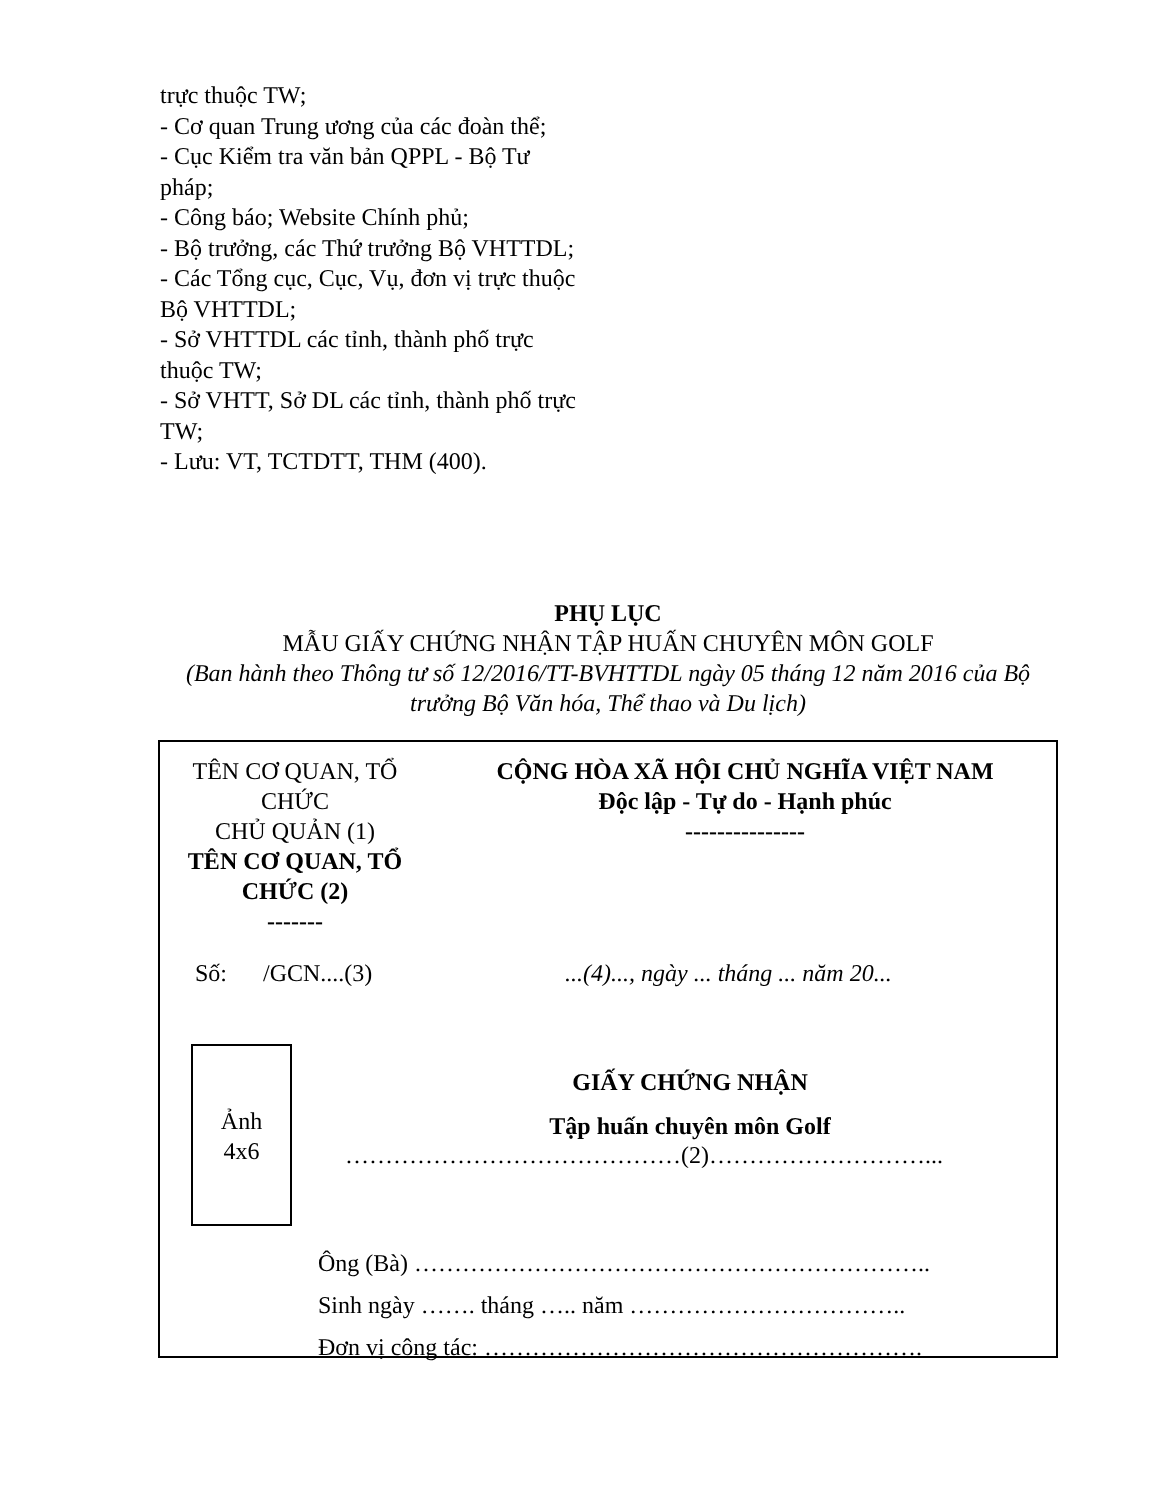trực thuộc TW;
- Cơ quan Trung ương của các đoàn thể;
- Cục Kiểm tra văn bản QPPL - Bộ Tư pháp;
- Công báo; Website Chính phủ;
- Bộ trưởng, các Thứ trưởng Bộ VHTTDL;
- Các Tổng cục, Cục, Vụ, đơn vị trực thuộc Bộ VHTTDL;
- Sở VHTTDL các tỉnh, thành phố trực thuộc TW;
- Sở VHTT, Sở DL các tỉnh, thành phố trực TW;
- Lưu: VT, TCTDTT, THM (400).
PHỤ LỤC
MẪU GIẤY CHỨNG NHẬN TẬP HUẤN CHUYÊN MÔN GOLF
(Ban hành theo Thông tư số 12/2016/TT-BVHTTDL ngày 05 tháng 12 năm 2016 của Bộ trưởng Bộ Văn hóa, Thể thao và Du lịch)
TÊN CƠ QUAN, TỔ CHỨC
CHỦ QUẢN (1)
TÊN CƠ QUAN, TỔ CHỨC (2)
-------
CỘNG HÒA XÃ HỘI CHỦ NGHĨA VIỆT NAM
Độc lập - Tự do - Hạnh phúc
---------------
Số: /GCN....(3)
...(4)..., ngày ... tháng ... năm 20...
Ảnh
4x6
GIẤY CHỨNG NHẬN
Tập huấn chuyên môn Golf
……………………………………(2)………………………...
Ông (Bà) ………………………………………………………..
Sinh ngày ……. tháng ….. năm ……………………………..
Đơn vị công tác: ……………………………………………….